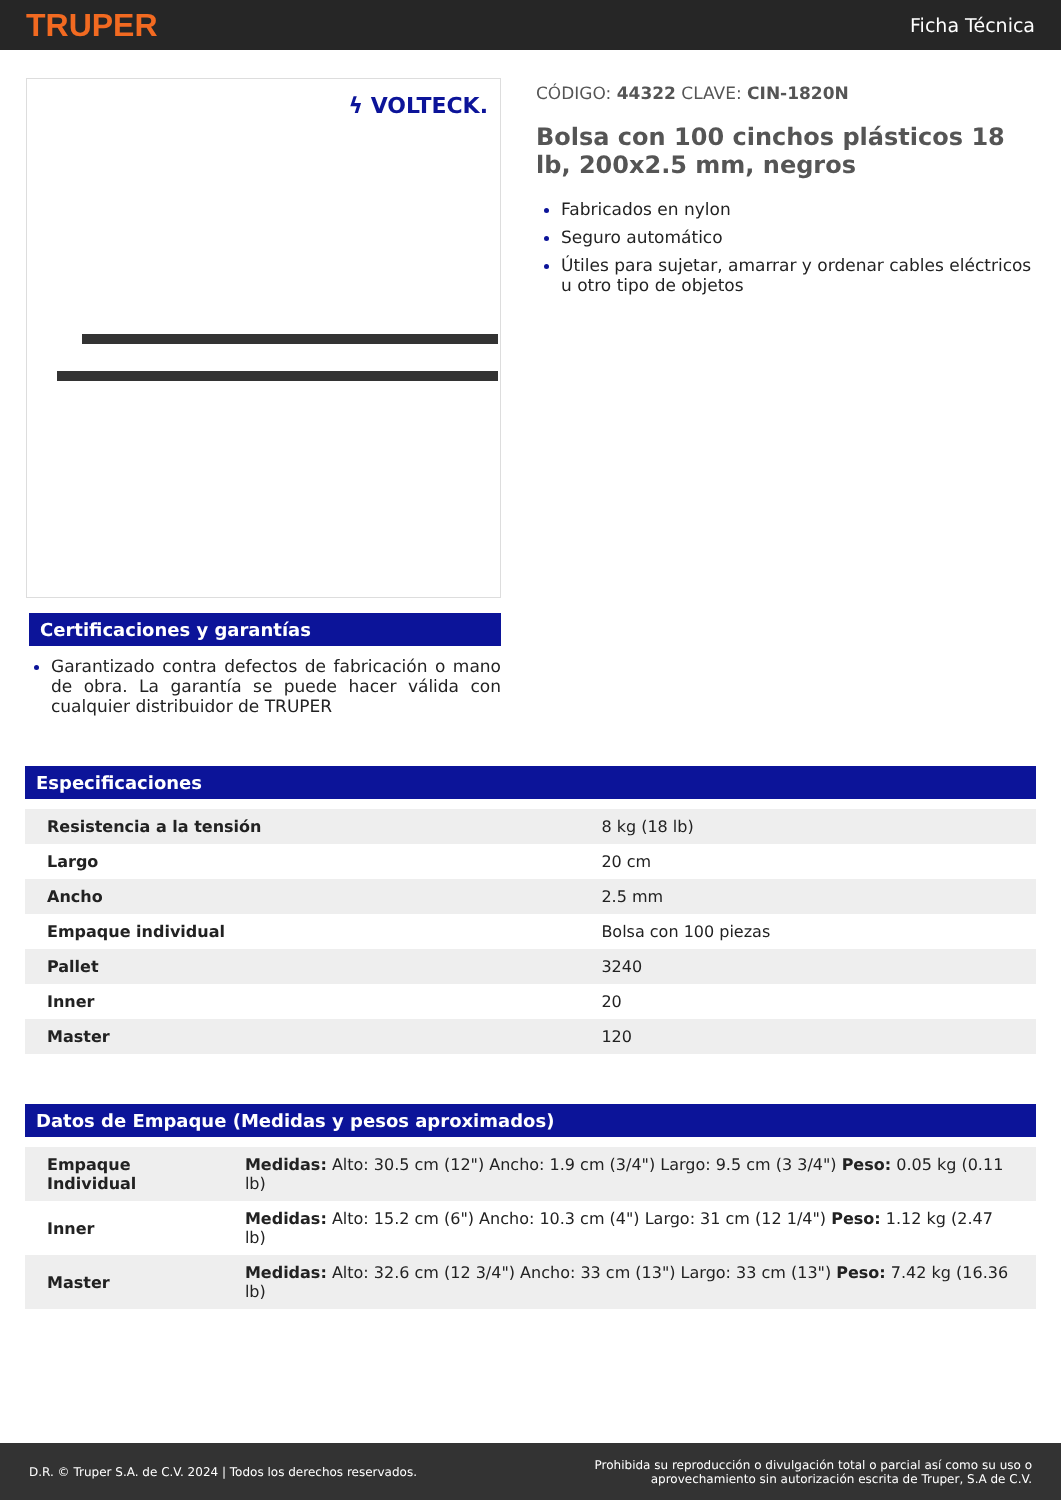TRUPER Ficha Técnica
ϟ VOLTECK.
Certificaciones y garantías
Garantizado contra defectos de fabricación o mano de obra. La garantía se puede hacer válida con cualquier distribuidor de TRUPER
CÓDIGO: 44322 CLAVE: CIN-1820N
Bolsa con 100 cinchos plásticos 18 lb, 200x2.5 mm, negros
Fabricados en nylon
Seguro automático
Útiles para sujetar, amarrar y ordenar cables eléctricos u otro tipo de objetos
Especificaciones
| Resistencia a la tensión | 8 kg (18 lb) |
| Largo | 20 cm |
| Ancho | 2.5 mm |
| Empaque individual | Bolsa con 100 piezas |
| Pallet | 3240 |
| Inner | 20 |
| Master | 120 |
Datos de Empaque (Medidas y pesos aproximados)
| Empaque Individual | Medidas: Alto: 30.5 cm (12") Ancho: 1.9 cm (3/4") Largo: 9.5 cm (3 3/4") Peso: 0.05 kg (0.11 lb) |
| Inner | Medidas: Alto: 15.2 cm (6") Ancho: 10.3 cm (4") Largo: 31 cm (12 1/4") Peso: 1.12 kg (2.47 lb) |
| Master | Medidas: Alto: 32.6 cm (12 3/4") Ancho: 33 cm (13") Largo: 33 cm (13") Peso: 7.42 kg (16.36 lb) |
D.R. © Truper S.A. de C.V. 2024 | Todos los derechos reservados. Prohibida su reproducción o divulgación total o parcial así como su uso o
aprovechamiento sin autorización escrita de Truper, S.A de C.V.